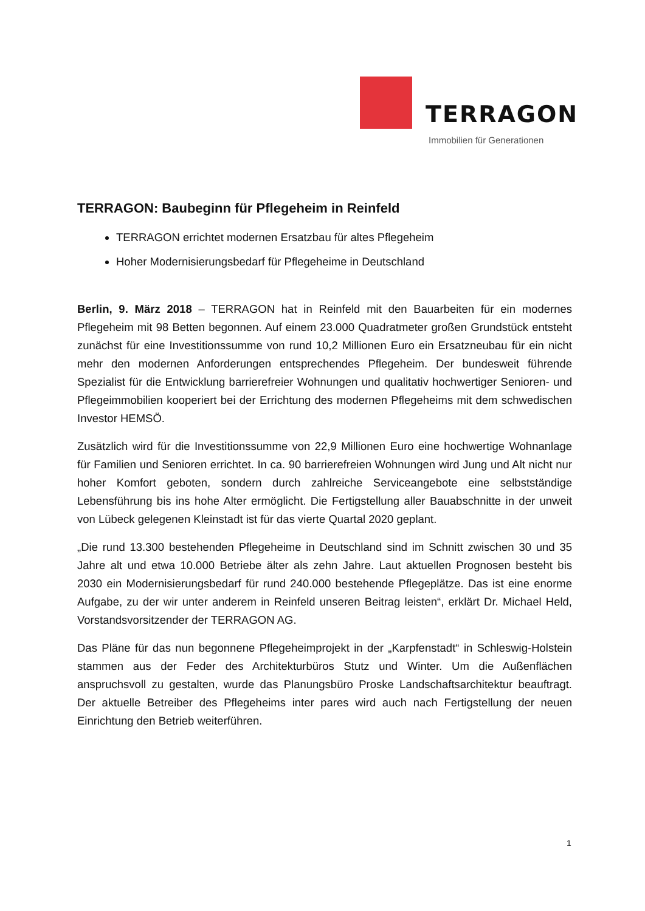TERRAGON
Immobilien für Generationen
TERRAGON: Baubeginn für Pflegeheim in Reinfeld
TERRAGON errichtet modernen Ersatzbau für altes Pflegeheim
Hoher Modernisierungsbedarf für Pflegeheime in Deutschland
Berlin, 9. März 2018 – TERRAGON hat in Reinfeld mit den Bauarbeiten für ein modernes Pflegeheim mit 98 Betten begonnen. Auf einem 23.000 Quadratmeter großen Grundstück entsteht zunächst für eine Investitionssumme von rund 10,2 Millionen Euro ein Ersatzneubau für ein nicht mehr den modernen Anforderungen entsprechendes Pflegeheim. Der bundesweit führende Spezialist für die Entwicklung barrierefreier Wohnungen und qualitativ hochwertiger Senioren- und Pflegeimmobilien kooperiert bei der Errichtung des modernen Pflegeheims mit dem schwedischen Investor HEMSÖ.
Zusätzlich wird für die Investitionssumme von 22,9 Millionen Euro eine hochwertige Wohnanlage für Familien und Senioren errichtet. In ca. 90 barrierefreien Wohnungen wird Jung und Alt nicht nur hoher Komfort geboten, sondern durch zahlreiche Serviceangebote eine selbstständige Lebensführung bis ins hohe Alter ermöglicht. Die Fertigstellung aller Bauabschnitte in der unweit von Lübeck gelegenen Kleinstadt ist für das vierte Quartal 2020 geplant.
„Die rund 13.300 bestehenden Pflegeheime in Deutschland sind im Schnitt zwischen 30 und 35 Jahre alt und etwa 10.000 Betriebe älter als zehn Jahre. Laut aktuellen Prognosen besteht bis 2030 ein Modernisierungsbedarf für rund 240.000 bestehende Pflegeplätze. Das ist eine enorme Aufgabe, zu der wir unter anderem in Reinfeld unseren Beitrag leisten“, erklärt Dr. Michael Held, Vorstandsvorsitzender der TERRAGON AG.
Das Pläne für das nun begonnene Pflegeheimprojekt in der „Karpfenstadt“ in Schleswig-Holstein stammen aus der Feder des Architekturbüros Stutz und Winter. Um die Außenflächen anspruchsvoll zu gestalten, wurde das Planungsbüro Proske Landschaftsarchitektur beauftragt. Der aktuelle Betreiber des Pflegeheims inter pares wird auch nach Fertigstellung der neuen Einrichtung den Betrieb weiterführen.
1